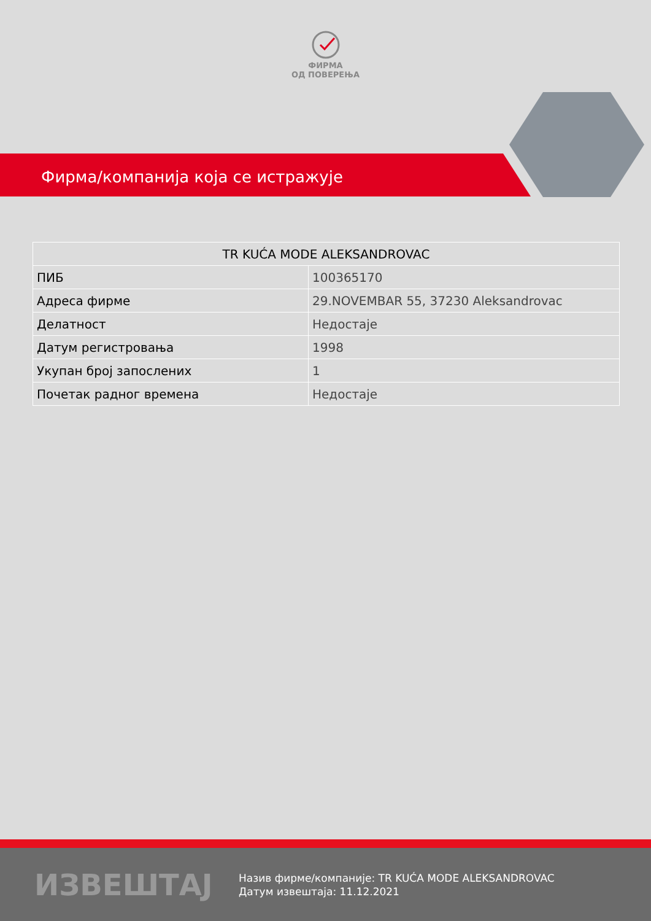ФИРМА
ОД ПОВЕРЕЊА
Фирма/компанија која се истражује
| TR KUĆA MODE ALEKSANDROVAC | |
| --- | --- |
| ПИБ | 100365170 |
| Адреса фирме | 29.NOVEMBAR 55, 37230 Aleksandrovac |
| Делатност | Недостаје |
| Датум регистровања | 1998 |
| Укупан број запослених | 1 |
| Почетак радног времена | Недостаје |
ИЗВЕШТАЈ
Назив фирме/компаније: TR KUĆA MODE ALEKSANDROVAC
Датум извештаја: 11.12.2021